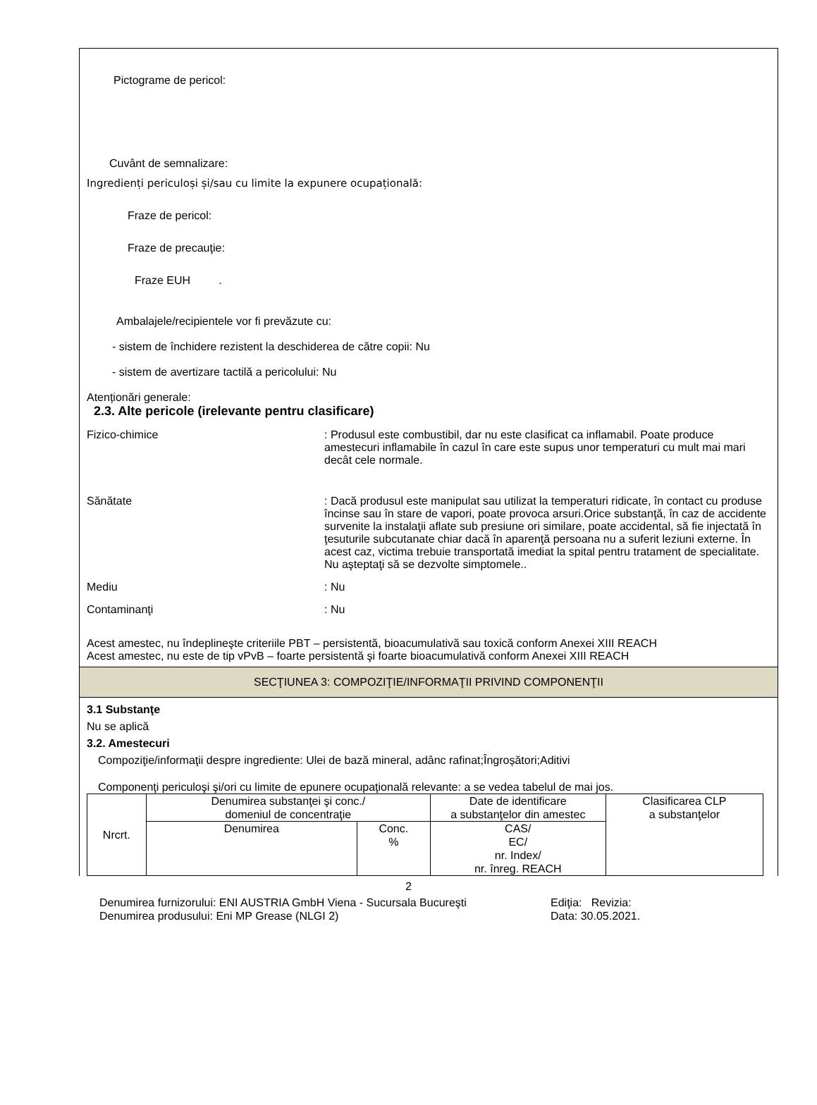Pictograme de pericol:
Cuvânt de semnalizare:
Ingredienți periculoși și/sau cu limite la expunere ocupațională:
Fraze de pericol:
Fraze de precauţie:
Fraze EUH .
Ambalajele/recipientele vor fi prevăzute cu:
- sistem de închidere rezistent la deschiderea de către copii: Nu
- sistem de avertizare tactilă a pericolului: Nu
Atenționări generale:
2.3. Alte pericole (irelevante pentru clasificare)
Fizico-chimice : Produsul este combustibil, dar nu este clasificat ca inflamabil. Poate produce amestecuri inflamabile în cazul în care este supus unor temperaturi cu mult mai mari decât cele normale.
Sănătate : Dacă produsul este manipulat sau utilizat la temperaturi ridicate, în contact cu produse încinse sau în stare de vapori, poate provoca arsuri.Orice substanţă, în caz de accidente survenite la instalaţii aflate sub presiune ori similare, poate accidental, să fie injectată în ţesuturile subcutanate chiar dacă în aparenţă persoana nu a suferit leziuni externe. În acest caz, victima trebuie transportată imediat la spital pentru tratament de specialitate. Nu aşteptaţi să se dezvolte simptomele..
Mediu : Nu
Contaminanţi : Nu
Acest amestec, nu îndeplineşte criteriile PBT – persistentă, bioacumulativă sau toxică conform Anexei XIII REACH
Acest amestec, nu este de tip vPvB – foarte persistentă şi foarte bioacumulativă conform Anexei XIII REACH
SECŢIUNEA 3: COMPOZIŢIE/INFORMAŢII PRIVIND COMPONENŢII
3.1 Substanţe
Nu se aplică
3.2. Amestecuri
Compoziţie/informaţii despre ingrediente: Ulei de bază mineral, adânc rafinat;Îngroșători;Aditivi
Componenţi periculoşi şi/ori cu limite de epunere ocupaţională relevante: a se vedea tabelul de mai jos.
| Nrcrt. | Denumirea substanţei şi conc./ domeniul de concentraţie | | Date de identificare a substanţelor din amestec | Clasificarea CLP a substanţelor |
| | Denumirea | Conc. % | CAS/ EC/ nr. Index/ nr. înreg. REACH | |
2
Denumirea furnizorului: ENI AUSTRIA GmbH Viena - Sucursala Bucureşti Ediţia: Revizia:
Denumirea produsului: Eni MP Grease (NLGI 2) Data: 30.05.2021.